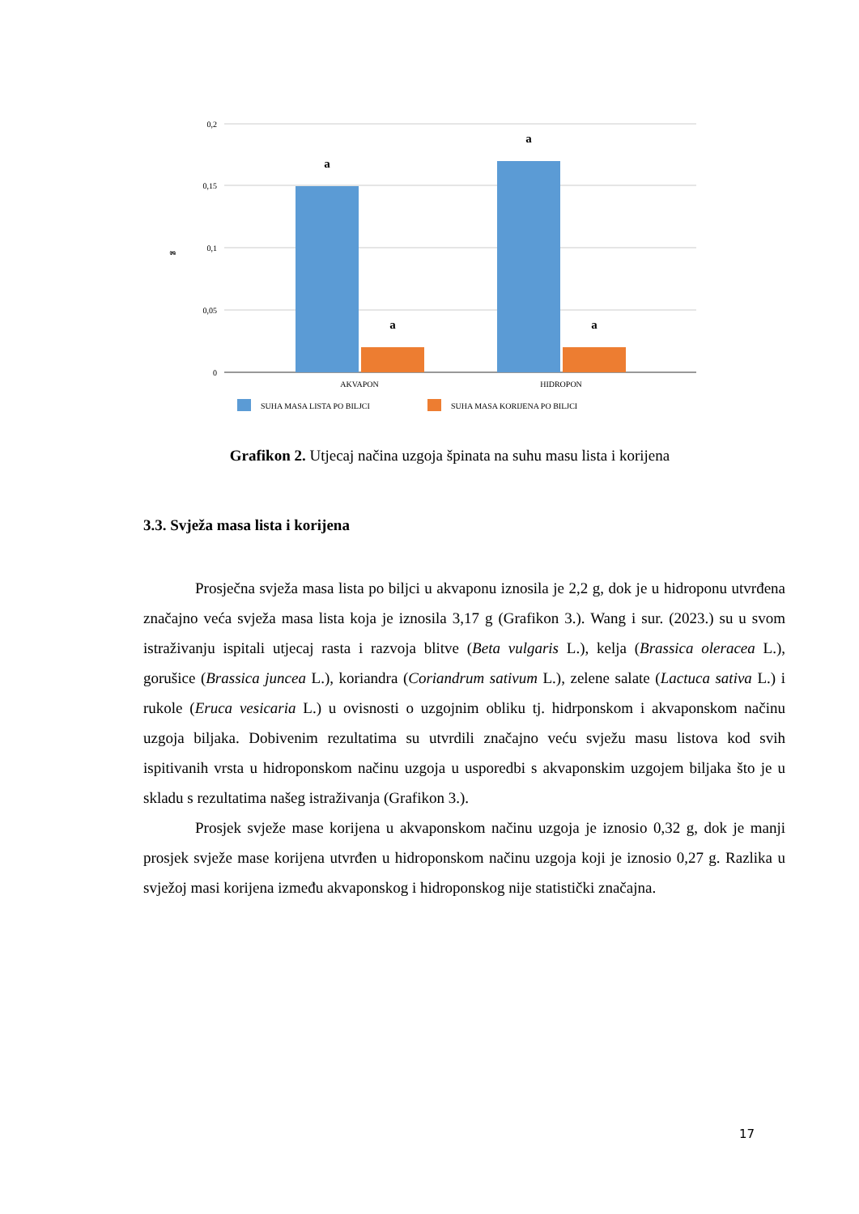0,2
0,15
0,1
0,05
0
g
a
a
a
a
AKVAPON
HIDROPON
SUHA MASA LISTA PO BILJCI
SUHA MASA KORIJENA PO BILJCI
Grafikon 2. Utjecaj načina uzgoja špinata na suhu masu lista i korijena
3.3. Svježa masa lista i korijena
Prosječna svježa masa lista po biljci u akvaponu iznosila je 2,2 g, dok je u hidroponu utvrđena značajno veća svježa masa lista koja je iznosila 3,17 g (Grafikon 3.). Wang i sur. (2023.) su u svom istraživanju ispitali utjecaj rasta i razvoja blitve (Beta vulgaris L.), kelja (Brassica oleracea L.), gorušice (Brassica juncea L.), koriandra (Coriandrum sativum L.), zelene salate (Lactuca sativa L.) i rukole (Eruca vesicaria L.) u ovisnosti o uzgojnim obliku tj. hidrponskom i akvaponskom načinu uzgoja biljaka. Dobivenim rezultatima su utvrdili značajno veću svježu masu listova kod svih ispitivanih vrsta u hidroponskom načinu uzgoja u usporedbi s akvaponskim uzgojem biljaka što je u skladu s rezultatima našeg istraživanja (Grafikon 3.).
Prosjek svježe mase korijena u akvaponskom načinu uzgoja je iznosio 0,32 g, dok je manji prosjek svježe mase korijena utvrđen u hidroponskom načinu uzgoja koji je iznosio 0,27 g. Razlika u svježoj masi korijena između akvaponskog i hidroponskog nije statistički značajna.
17